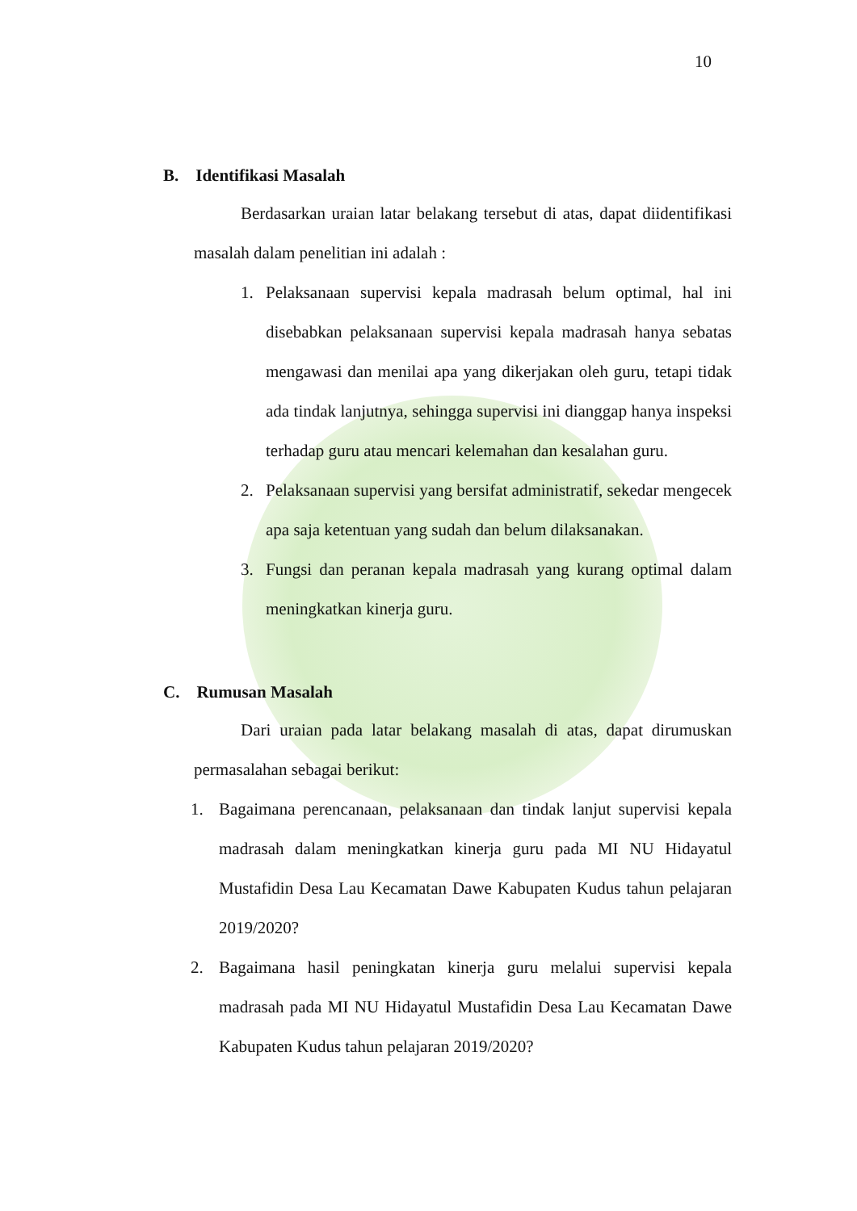10
B. Identifikasi Masalah
Berdasarkan uraian latar belakang tersebut di atas, dapat diidentifikasi masalah dalam penelitian ini adalah :
1. Pelaksanaan supervisi kepala madrasah belum optimal, hal ini disebabkan pelaksanaan supervisi kepala madrasah hanya sebatas mengawasi dan menilai apa yang dikerjakan oleh guru, tetapi tidak ada tindak lanjutnya, sehingga supervisi ini dianggap hanya inspeksi terhadap guru atau mencari kelemahan dan kesalahan guru.
2. Pelaksanaan supervisi yang bersifat administratif, sekedar mengecek apa saja ketentuan yang sudah dan belum dilaksanakan.
3. Fungsi dan peranan kepala madrasah yang kurang optimal dalam meningkatkan kinerja guru.
C. Rumusan Masalah
Dari uraian pada latar belakang masalah di atas, dapat dirumuskan permasalahan sebagai berikut:
1. Bagaimana perencanaan, pelaksanaan dan tindak lanjut supervisi kepala madrasah dalam meningkatkan kinerja guru pada MI NU Hidayatul Mustafidin Desa Lau Kecamatan Dawe Kabupaten Kudus tahun pelajaran 2019/2020?
2. Bagaimana hasil peningkatan kinerja guru melalui supervisi kepala madrasah pada MI NU Hidayatul Mustafidin Desa Lau Kecamatan Dawe Kabupaten Kudus tahun pelajaran 2019/2020?